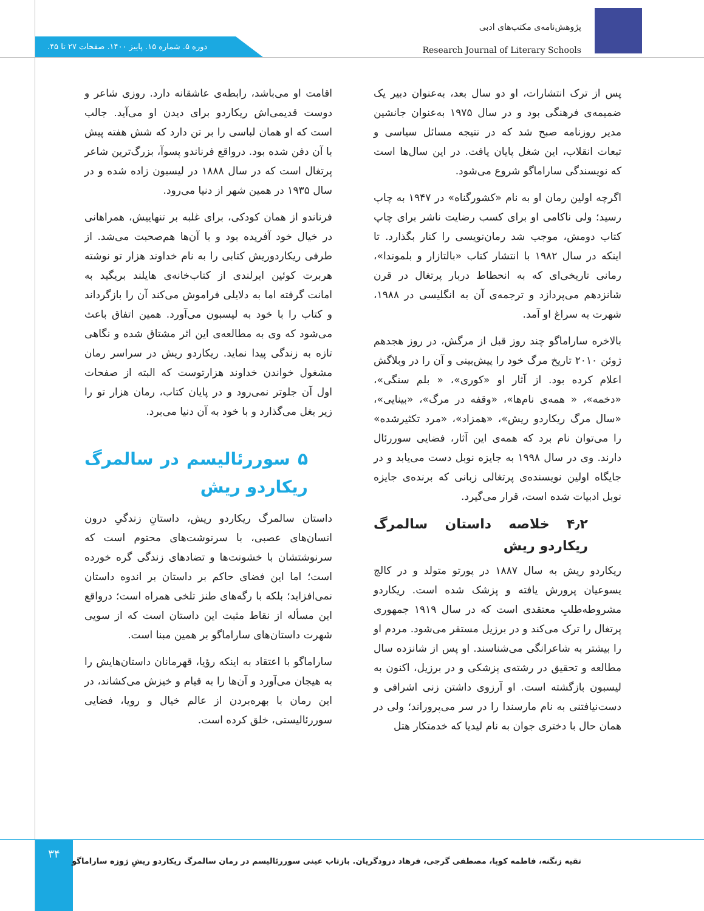پژوهش‌نامه‌ی مکتب‌های ادبی
Research Journal of Literary Schools
دوره ۵. شماره ۱۵. پاییز ۱۴۰۰. صفحات ۲۷ تا ۴۵.
پس از ترک انتشارات، او دو سال بعد، به‌عنوان دبیر یک ضمیمه‌ی فرهنگی بود و در سال ۱۹۷۵ به‌عنوان جانشین مدیر روزنامه صبح شد که در نتیجه مسائل سیاسی و تبعات انقلاب، این شغل پایان یافت. در این سال‌ها است که نویسندگی ساراماگو شروع می‌شود.
اگرچه اولین رمان او به نام «کشورگناه» در ۱۹۴۷ به چاپ رسید؛ ولی ناکامی او برای کسب رضایت ناشر برای چاپ کتاب دومش، موجب شد رمان‌نویسی را کنار بگذارد. تا اینکه در سال ۱۹۸۲ با انتشار کتاب «بالتازار و بلموندا»، رمانی تاریخی‌ای که به انحطاط دربار پرتغال در قرن شانزدهم می‌پردازد و ترجمه‌ی آن به انگلیسی در ۱۹۸۸، شهرت به سراغ او آمد.
بالاخره ساراماگو چند روز قبل از مرگش، در روز هجدهم ژوئن ۲۰۱۰ تاریخ مرگ خود را پیش‌بینی و آن را در وبلاگش اعلام کرده بود. از آثار او «کوری»، « بلم سنگی»، «دخمه»، « همه‌ی نام‌ها»، «وقفه در مرگ»، «بینایی»، «سال مرگ ریکاردو ریش»، «همزاد»، «مرد تکثیرشده» را می‌توان نام برد که همه‌ی این آثار، فضایی سوررئال دارند. وی در سال ۱۹۹۸ به جایزه نوبل دست می‌یابد و در جایگاه اولین نویسنده‌ی پرتغالی زبانی که برنده‌ی جایزه نوبل ادبیات شده است، قرار می‌گیرد.
۴٫۲ خلاصه داستان سالمرگ ریکاردو ریش
ریکاردو ریش به سال ۱۸۸۷ در پورتو متولد و در کالج یسوعیان پرورش یافته و پزشک شده است. ریکاردو مشروطه‌طلبِ معتقدی است که در سال ۱۹۱۹ جمهوری پرتغال را ترک می‌کند و در برزیل مستقر می‌شود. مردم او را بیشتر به شاعرانگی می‌شناسند. او پس از شانزده سال مطالعه و تحقیق در رشته‌ی پزشکی و در برزیل، اکنون به لیسبون بازگشته است. او آرزوی داشتن زنی اشرافی و دست‌نیافتنی به نام مارسندا را در سر می‌پروراند؛ ولی در همان حال با دختری جوان به نام لیدیا که خدمتکار هتل
اقامت او می‌باشد، رابطه‌ی عاشقانه دارد. روزی شاعر و دوست قدیمی‌اش ریکاردو برای دیدن او می‌آید. جالب است که او همان لباسی را بر تن دارد که شش هفته پیش با آن دفن شده بود. درواقع فرناندو پسوآ، بزرگ‌ترین شاعر پرتغال است که در سال ۱۸۸۸ در لیسبون زاده شده و در سال ۱۹۳۵ در همین شهر از دنیا می‌رود.
فرناندو از همان کودکی، برای غلبه بر تنهاییش، همراهانی در خیال خود آفریده بود و با آن‌ها هم‌صحبت می‌شد. از طرفی ریکاردوریش کتابی را به نام خداوند هزار تو نوشته هربرت کوئین ایرلندی از کتاب‌خانه‌ی هایلند بریگید به امانت گرفته اما به دلایلی فراموش می‌کند آن را بازگرداند و کتاب را با خود به لیسبون می‌آورد. همین اتفاق باعث می‌شود که وی به مطالعه‌ی این اثر مشتاق شده و نگاهی تازه به زندگی پیدا نماید. ریکاردو ریش در سراسر رمان مشغول خواندن خداوند هزارتوست که البته از صفحات اول آن جلوتر نمی‌رود و در پایان کتاب، رمان هزار تو را زیر بغل می‌گذارد و با خود به آن دنیا می‌برد.
۵ سوررئالیسم در سالمرگ ریکاردو ریش
داستان سالمرگ ریکاردو ریش، داستانِ زندگیِ درون انسان‌های عصبی، با سرنوشت‌های محتوم است که سرنوشتشان با خشونت‌ها و تضادهای زندگی گره خورده است؛ اما این فضای حاکم بر داستان بر اندوه داستان نمی‌افزاید؛ بلکه با رگه‌های طنز تلخی همراه است؛ درواقع این مسأله از نقاط مثبت این داستان است که از سویی شهرت داستان‌های ساراماگو بر همین مبنا است.
ساراماگو با اعتقاد به اینکه رؤیا، قهرمانان داستان‌هایش را به هیجان می‌آورد و آن‌ها را به قیام و خیزش می‌کشاند، در این رمان با بهره‌بردن از عالم خیال و رویا، فضایی سوررئالیستی، خلق کرده است.
۳۴
تقیه زنگنه، فاطمه کوپا، مصطفی گرجی، فرهاد درودگریان. بازتاب عینی سوررئالیسم در رمان سالمرگ ریکاردو ریشِ ژوزه ساراماگو